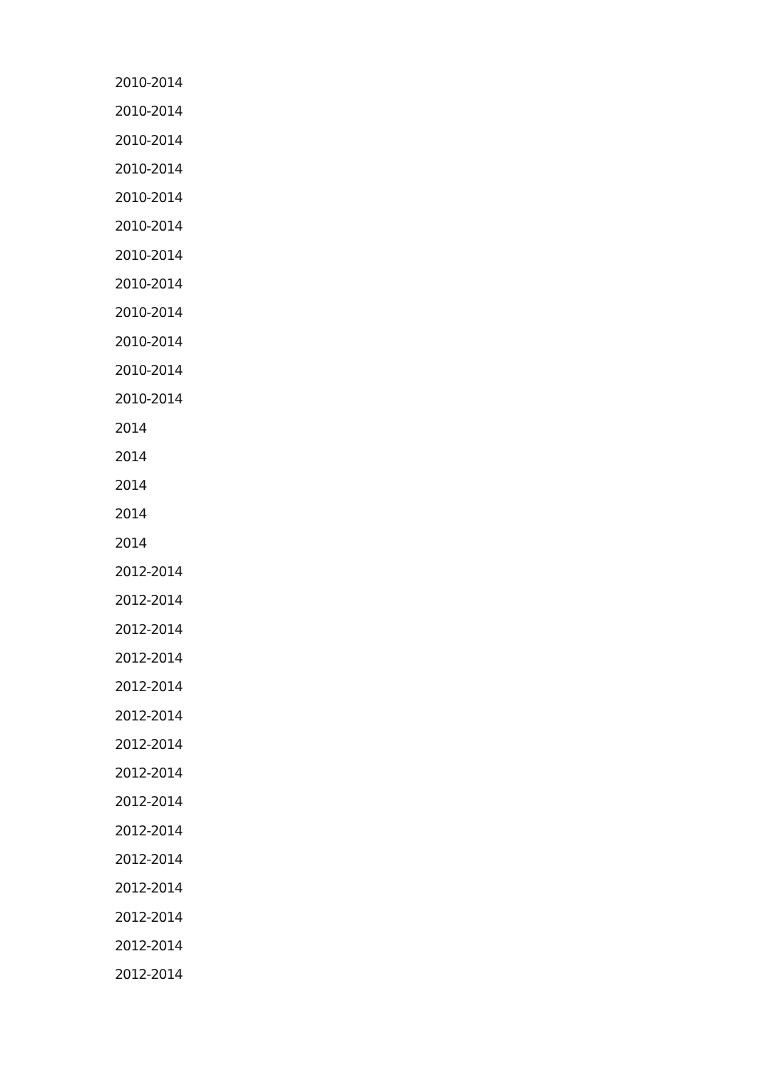2010-2014
2010-2014
2010-2014
2010-2014
2010-2014
2010-2014
2010-2014
2010-2014
2010-2014
2010-2014
2010-2014
2010-2014
2014
2014
2014
2014
2014
2012-2014
2012-2014
2012-2014
2012-2014
2012-2014
2012-2014
2012-2014
2012-2014
2012-2014
2012-2014
2012-2014
2012-2014
2012-2014
2012-2014
2012-2014